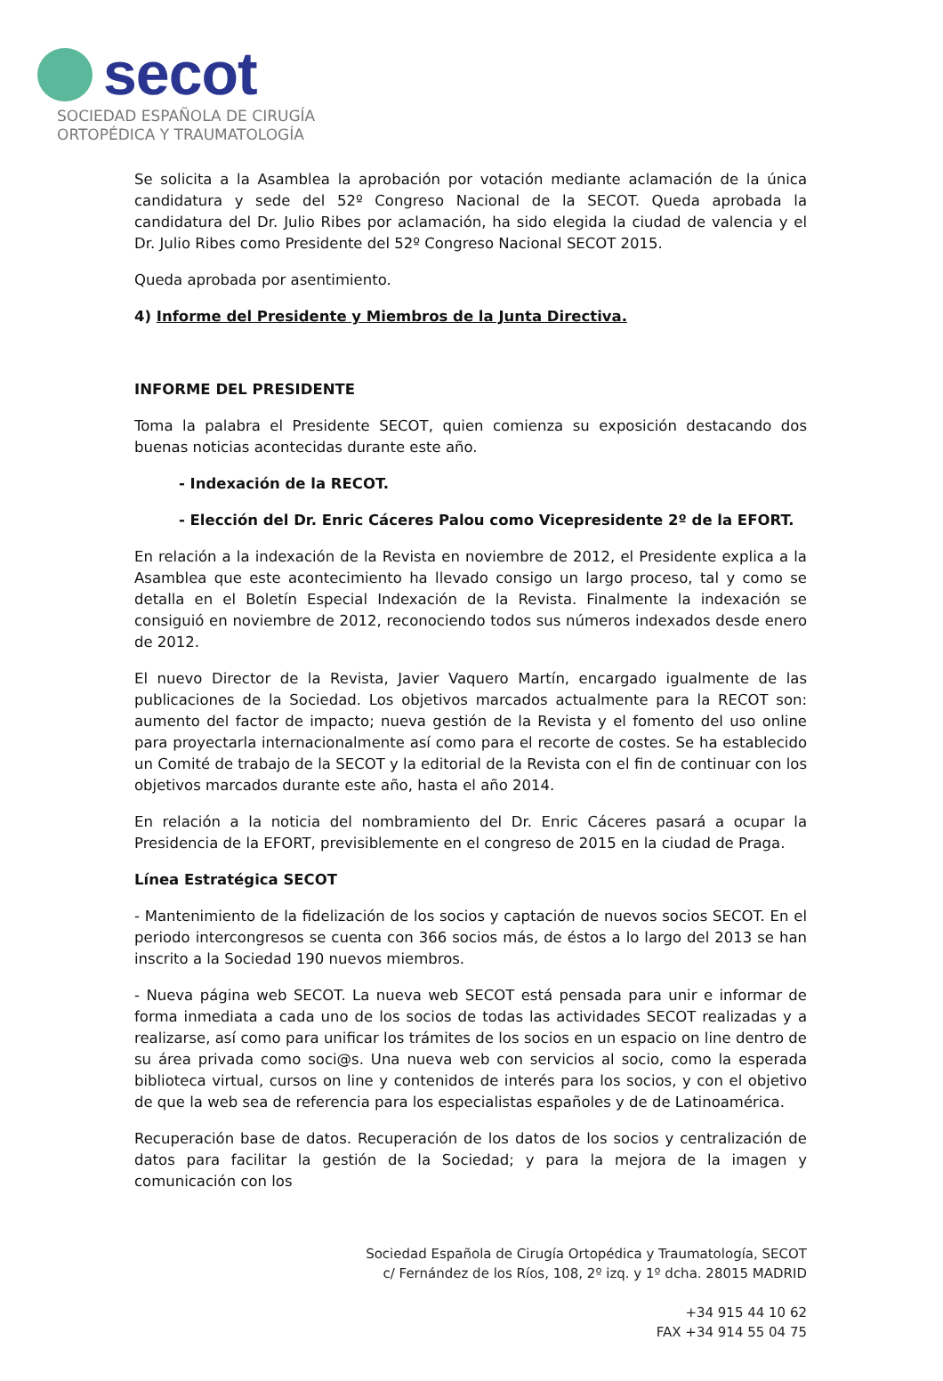secot
SOCIEDAD ESPAÑOLA DE CIRUGÍA
ORTOPÉDICA Y TRAUMATOLOGÍA
Se solicita a la Asamblea la aprobación por votación mediante aclamación de la única candidatura y sede del 52º Congreso Nacional de la SECOT. Queda aprobada la candidatura del Dr. Julio Ribes por aclamación, ha sido elegida la ciudad de valencia y el Dr. Julio Ribes como Presidente del 52º Congreso Nacional SECOT 2015.
Queda aprobada por asentimiento.
4) Informe del Presidente y Miembros de la Junta Directiva.
INFORME DEL PRESIDENTE
Toma la palabra el Presidente SECOT, quien comienza su exposición destacando dos buenas noticias acontecidas durante este año.
- Indexación de la RECOT.
- Elección del Dr. Enric Cáceres Palou como Vicepresidente 2º de la EFORT.
En relación a la indexación de la Revista en noviembre de 2012, el Presidente explica a la Asamblea que este acontecimiento ha llevado consigo un largo proceso, tal y como se detalla en el Boletín Especial Indexación de la Revista. Finalmente la indexación se consiguió en noviembre de 2012, reconociendo todos sus números indexados desde enero de 2012.
El nuevo Director de la Revista, Javier Vaquero Martín, encargado igualmente de las publicaciones de la Sociedad. Los objetivos marcados actualmente para la RECOT son: aumento del factor de impacto; nueva gestión de la Revista y el fomento del uso online para proyectarla internacionalmente así como para el recorte de costes. Se ha establecido un Comité de trabajo de la SECOT y la editorial de la Revista con el fin de continuar con los objetivos marcados durante este año, hasta el año 2014.
En relación a la noticia del nombramiento del Dr. Enric Cáceres pasará a ocupar la Presidencia de la EFORT, previsiblemente en el congreso de 2015 en la ciudad de Praga.
Línea Estratégica SECOT
- Mantenimiento de la fidelización de los socios y captación de nuevos socios SECOT. En el periodo intercongresos se cuenta con 366 socios más, de éstos a lo largo del 2013 se han inscrito a la Sociedad 190 nuevos miembros.
- Nueva página web SECOT. La nueva web SECOT está pensada para unir e informar de forma inmediata a cada uno de los socios de todas las actividades SECOT realizadas y a realizarse, así como para unificar los trámites de los socios en un espacio on line dentro de su área privada como soci@s. Una nueva web con servicios al socio, como la esperada biblioteca virtual, cursos on line y contenidos de interés para los socios, y con el objetivo de que la web sea de referencia para los especialistas españoles y de de Latinoamérica.
Recuperación base de datos. Recuperación de los datos de los socios y centralización de datos para facilitar la gestión de la Sociedad; y para la mejora de la imagen y comunicación con los
Sociedad Española de Cirugía Ortopédica y Traumatología, SECOT
c/ Fernández de los Ríos, 108, 2º izq. y 1º dcha. 28015 MADRID
+34 915 44 10 62
FAX +34 914 55 04 75